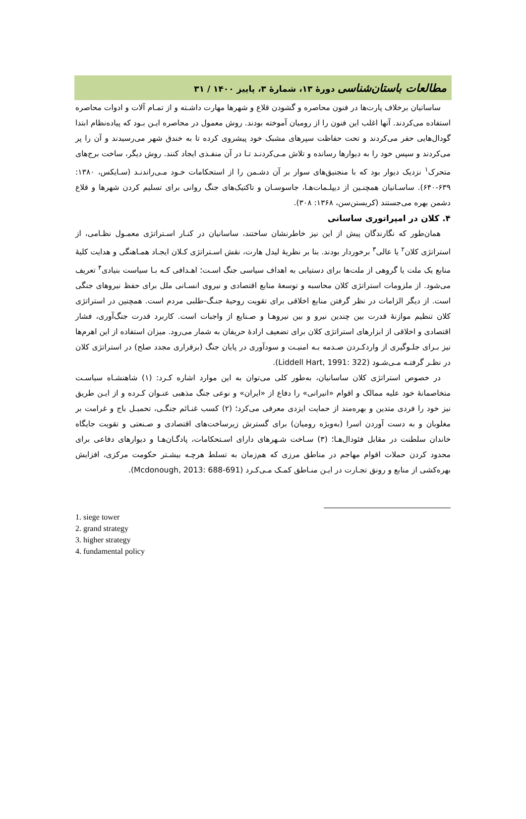مطالعات باستان‌شناسی دورهٔ ۱۳، شمارهٔ ۳، پاییز ۱۴۰۰ / ۳۱
ساسانیان برخلاف پارت‌ها در فنون محاصره و گشودن قلاع و شهرها مهارت داشـته و از تمـام آلات و ادوات محاصره استفاده می‌کردند. آنها اغلب این فنون را از رومیان آموخته بودند. روش معمول در محاصره ایـن بـود که پیاده‌نظام ابتدا گودال‌هایی حفر می‌کردند و تحت حفاظت سپرهای مشبک خود پیشروی کرده تا به خندق شهر می‌رسیدند و آن را پر می‌کردند و سپس خود را به دیوارها رسانده و تلاش مـی‌کردنـد تـا در آن منفـذی ایجاد کنند. روش دیگر، ساخت برج‌های متحرک<sup>۱</sup> نزدیک دیوار بود که با منجنیق‌های سوار بر آن دشـمن را از استحکامات خـود مـی‌راندنـد (سـایکس، ۱۳۸۰: ۶۳۹-۶۴۰). ساسـانیان همچنـین از دیپلـمات‌هـا، جاسوسـان و تاکتیک‌های جنگ روانی برای تسلیم کردن شهرها و قلاع دشمن بهره می‌جستند (کریستن‌سن، ۱۳۶۸: ۳۰۸).
۴. کلان در امپراتوری ساسانی
همان‌طور که نگارندگان پیش از این نیز خاطرنشان ساختند، ساسانیان در کنـار اسـتراتژی معمـول نظـامی، از استراتژی کلان<sup>۲</sup> یا عالی<sup>۳</sup> برخوردار بودند. بنا بر نظریهٔ لیدل هارت، نقش اسـتراتژی کـلان ایجـاد همـاهنگی و هدایت کلیهٔ منابع یک ملت یا گروهی از ملت‌ها برای دستیابی به اهداف سیاسی جنگ اسـت؛ اهـدافی کـه بـا سیاست بنیادی<sup>۴</sup> تعریف می‌شود. از ملزومات استراتژی کلان محاسبه و توسعهٔ منابع اقتصادی و نیروی انسـانی ملل برای حفظ نیروهای جنگی است. از دیگر الزامات در نظر گرفتن منابع اخلاقی برای تقویت روحیهٔ جنـگ-طلبی مردم است. همچنین در استراتژی کلان تنظیم موازنهٔ قدرت بین چندین نیرو و بین نیروهـا و صـنایع از واجبات است. کاربرد قدرت جنگ‌آوری، فشار اقتصادی و اخلاقی از ابزارهای استراتژی کلان برای تضعیف ارادهٔ حریفان به شمار می‌رود. میزان استفاده از این اهرم‌ها نیز بـرای جلـوگیری از واردکـردن صـدمه بـه امنیـت و سودآوری در پایان جنگ (برقراری مجدد صلح) در استراتژی کلان در نظـر گرفتـه مـی‌شـود (Liddell Hart, 1991: 322).
در خصوص استراتژی کلان ساسانیان، به‌طور کلی می‌توان به این موارد اشاره کـرد: (۱) شاهنشـاه سیاسـت متخاصمانهٔ خود علیه ممالک و اقوام «انیرانی» را دفاع از «ایران» و نوعی جنگ مذهبی عنـوان کـرده و از ایـن طریق نیز خود را فردی متدین و بهره‌مند از حمایت ایزدی معرفی می‌کرد؛ (۲) کسب غنـائم جنگـی، تحمیـل باج و غرامت بر مغلوبان و به دست آوردن اسرا (به‌ویژه رومیان) برای گسترش زیرساخت‌های اقتصادی و صـنعتی و تقویت جایگاه خاندان سلطنت در مقابل فئودال‌هـا؛ (۳) سـاخت شـهرهای دارای اسـتحکامات، پادگـان‌هـا و دیوارهای دفاعی برای محدود کردن حملات اقوام مهاجم در مناطق مرزی که هم‌زمان به تسلط هرچـه بیشـتر حکومت مرکزی، افزایش بهره‌کشی از منابع و رونق تجـارت در ایـن منـاطق کمـک مـی‌کـرد (Mcdonough, 2013: 688-691).
1. siege tower
2. grand strategy
3. higher strategy
4. fundamental policy